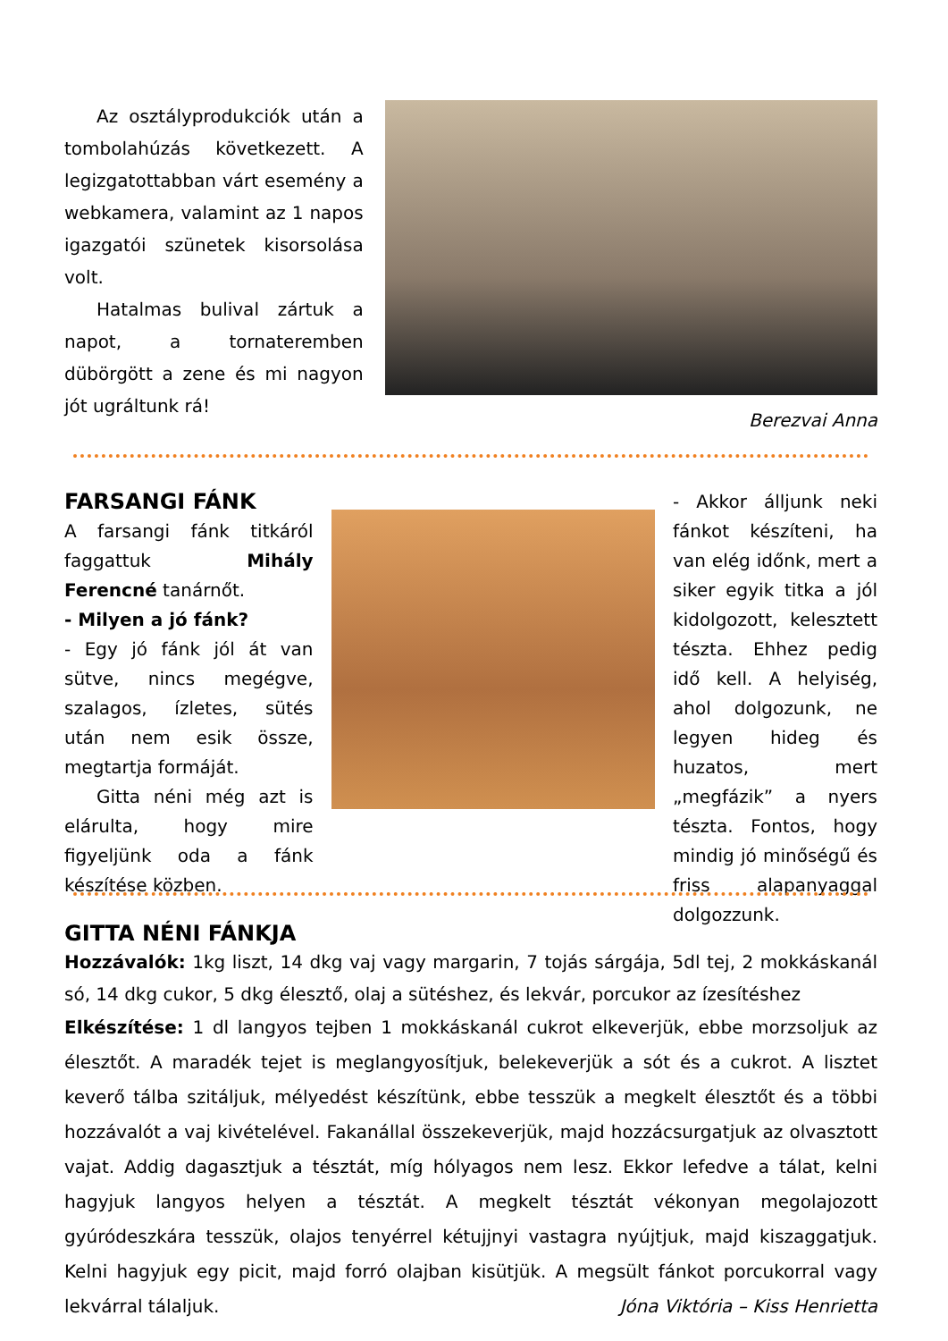Az osztályprodukciók után a tombolahúzás következett. A legizgatottabban várt esemény a webkamera, valamint az 1 napos igazgatói szünetek kisorsolása volt.
Hatalmas bulival zártuk a napot, a tornateremben dübörgött a zene és mi nagyon jót ugráltunk rá!
Berezvai Anna
FARSANGI FÁNK
A farsangi fánk titkáról faggattuk Mihály Ferencné tanárnőt.
- Milyen a jó fánk?
- Egy jó fánk jól át van sütve, nincs megégve, szalagos, ízletes, sütés után nem esik össze, megtartja formáját.
Gitta néni még azt is elárulta, hogy mire figyeljünk oda a fánk készítése közben.
- Akkor álljunk neki fánkot készíteni, ha van elég időnk, mert a siker egyik titka a jól kidolgozott, kelesztett tészta. Ehhez pedig idő kell. A helyiség, ahol dolgozunk, ne legyen hideg és huzatos, mert „megfázik” a nyers tészta. Fontos, hogy mindig jó minőségű és friss alapanyaggal dolgozzunk.
GITTA NÉNI FÁNKJA
Hozzávalók: 1kg liszt, 14 dkg vaj vagy margarin, 7 tojás sárgája, 5dl tej, 2 mokkáskanál só, 14 dkg cukor, 5 dkg élesztő, olaj a sütéshez, és lekvár, porcukor az ízesítéshez
Elkészítése: 1 dl langyos tejben 1 mokkáskanál cukrot elkeverjük, ebbe morzsoljuk az élesztőt. A maradék tejet is meglangyosítjuk, belekeverjük a sót és a cukrot. A lisztet keverő tálba szitáljuk, mélyedést készítünk, ebbe tesszük a megkelt élesztőt és a többi hozzávalót a vaj kivételével. Fakanállal összekeverjük, majd hozzácsurgatjuk az olvasztott vajat. Addig dagasztjuk a tésztát, míg hólyagos nem lesz. Ekkor lefedve a tálat, kelni hagyjuk langyos helyen a tésztát. A megkelt tésztát vékonyan megolajozott gyúródeszkára tesszük, olajos tenyérrel kétujjnyi vastagra nyújtjuk, majd kiszaggatjuk. Kelni hagyjuk egy picit, majd forró olajban kisütjük. A megsült fánkot porcukorral vagy lekvárral tálaljuk. Jóna Viktória – Kiss Henrietta